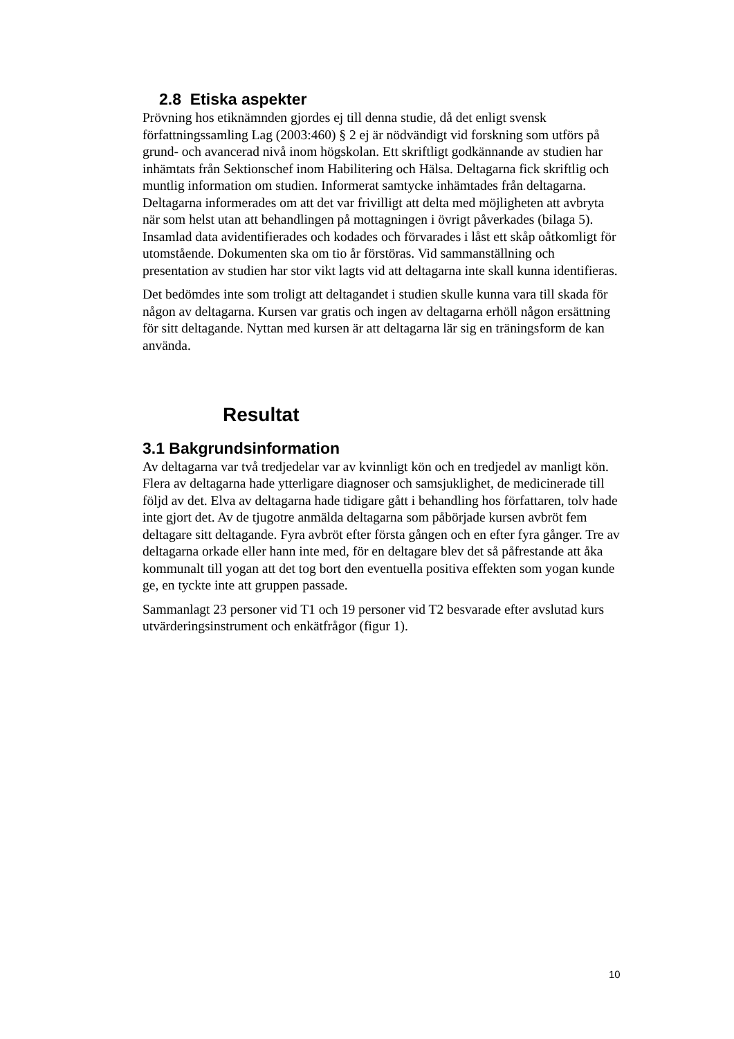2.8 Etiska aspekter
Prövning hos etiknämnden gjordes ej till denna studie, då det enligt svensk författningssamling Lag (2003:460) § 2 ej är nödvändigt vid forskning som utförs på grund- och avancerad nivå inom högskolan. Ett skriftligt godkännande av studien har inhämtats från Sektionschef inom Habilitering och Hälsa. Deltagarna fick skriftlig och muntlig information om studien. Informerat samtycke inhämtades från deltagarna. Deltagarna informerades om att det var frivilligt att delta med möjligheten att avbryta när som helst utan att behandlingen på mottagningen i övrigt påverkades (bilaga 5). Insamlad data avidentifierades och kodades och förvarades i låst ett skåp oåtkomligt för utomstående. Dokumenten ska om tio år förstöras. Vid sammanställning och presentation av studien har stor vikt lagts vid att deltagarna inte skall kunna identifieras.
Det bedömdes inte som troligt att deltagandet i studien skulle kunna vara till skada för någon av deltagarna. Kursen var gratis och ingen av deltagarna erhöll någon ersättning för sitt deltagande. Nyttan med kursen är att deltagarna lär sig en träningsform de kan använda.
Resultat
3.1 Bakgrundsinformation
Av deltagarna var två tredjedelar var av kvinnligt kön och en tredjedel av manligt kön. Flera av deltagarna hade ytterligare diagnoser och samsjuklighet, de medicinerade till följd av det. Elva av deltagarna hade tidigare gått i behandling hos författaren, tolv hade inte gjort det. Av de tjugotre anmälda deltagarna som påbörjade kursen avbröt fem deltagare sitt deltagande. Fyra avbröt efter första gången och en efter fyra gånger. Tre av deltagarna orkade eller hann inte med, för en deltagare blev det så påfrestande att åka kommunalt till yogan att det tog bort den eventuella positiva effekten som yogan kunde ge, en tyckte inte att gruppen passade.
Sammanlagt 23 personer vid T1 och 19 personer vid T2 besvarade efter avslutad kurs utvärderingsinstrument och enkätfrågor (figur 1).
10